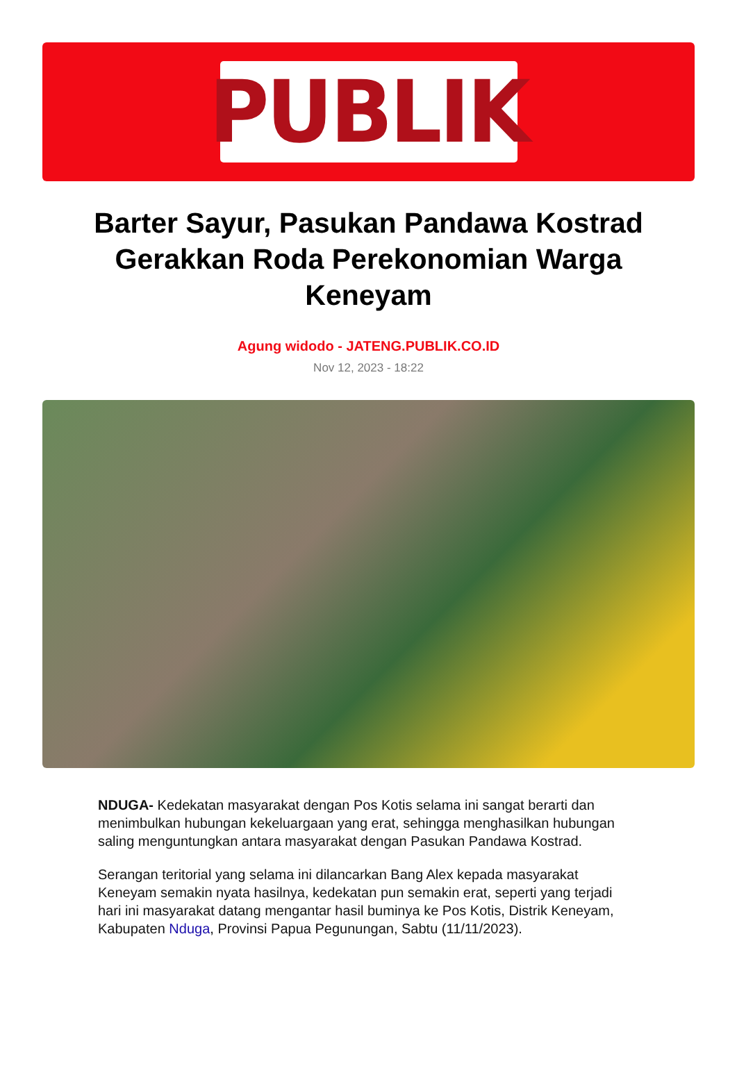PUBLIK
Barter Sayur, Pasukan Pandawa Kostrad Gerakkan Roda Perekonomian Warga Keneyam
Agung widodo - JATENG.PUBLIK.CO.ID
Nov 12, 2023 - 18:22
NDUGA- Kedekatan masyarakat dengan Pos Kotis selama ini sangat berarti dan menimbulkan hubungan kekeluargaan yang erat, sehingga menghasilkan hubungan saling menguntungkan antara masyarakat dengan Pasukan Pandawa Kostrad.
Serangan teritorial yang selama ini dilancarkan Bang Alex kepada masyarakat Keneyam semakin nyata hasilnya, kedekatan pun semakin erat, seperti yang terjadi hari ini masyarakat datang mengantar hasil buminya ke Pos Kotis, Distrik Keneyam, Kabupaten Nduga, Provinsi Papua Pegunungan, Sabtu (11/11/2023).